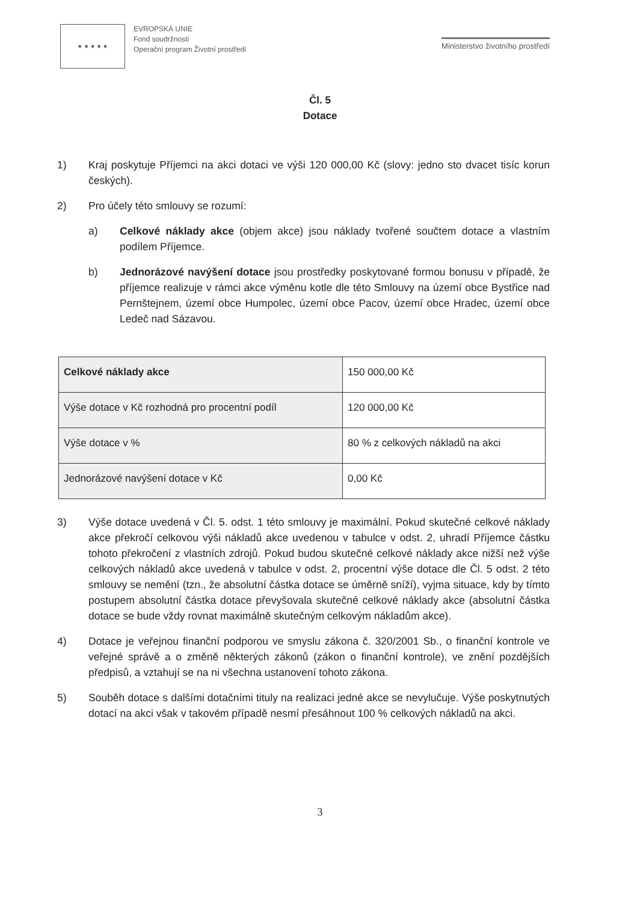★ ★ ★ ★ ★
EVROPSKÁ UNIE
Fond soudržnosti
Operační program Životní prostředí
Ministerstvo životního prostředí
Čl. 5
Dotace
1) Kraj poskytuje Příjemci na akci dotaci ve výši 120 000,00 Kč (slovy: jedno sto dvacet tisíc korun českých).
2) Pro účely této smlouvy se rozumí:
a) Celkové náklady akce (objem akce) jsou náklady tvořené součtem dotace a vlastním podílem Příjemce.
b) Jednorázové navýšení dotace jsou prostředky poskytované formou bonusu v případě, že příjemce realizuje v rámci akce výměnu kotle dle této Smlouvy na území obce Bystřice nad Pernštejnem, území obce Humpolec, území obce Pacov, území obce Hradec, území obce Ledeč nad Sázavou.
| Celkové náklady akce | 150 000,00 Kč |
| Výše dotace v Kč rozhodná pro procentní podíl | 120 000,00 Kč |
| Výše dotace v % | 80 % z celkových nákladů na akci |
| Jednorázové navýšení dotace v Kč | 0,00 Kč |
3) Výše dotace uvedená v Čl. 5. odst. 1 této smlouvy je maximální. Pokud skutečné celkové náklady akce překročí celkovou výši nákladů akce uvedenou v tabulce v odst. 2, uhradí Příjemce částku tohoto překročení z vlastních zdrojů. Pokud budou skutečné celkové náklady akce nižší než výše celkových nákladů akce uvedená v tabulce v odst. 2, procentní výše dotace dle Čl. 5 odst. 2 této smlouvy se nemění (tzn., že absolutní částka dotace se úměrně sníží), vyjma situace, kdy by tímto postupem absolutní částka dotace převyšovala skutečné celkové náklady akce (absolutní částka dotace se bude vždy rovnat maximálně skutečným celkovým nákladům akce).
4) Dotace je veřejnou finanční podporou ve smyslu zákona č. 320/2001 Sb., o finanční kontrole ve veřejné správě a o změně některých zákonů (zákon o finanční kontrole), ve znění pozdějších předpisů, a vztahují se na ni všechna ustanovení tohoto zákona.
5) Souběh dotace s dalšími dotačními tituly na realizaci jedné akce se nevylučuje. Výše poskytnutých dotací na akci však v takovém případě nesmí přesáhnout 100 % celkových nákladů na akci.
3